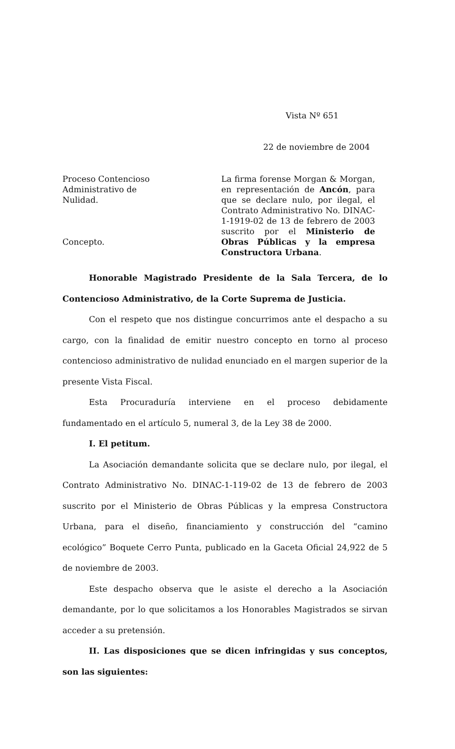Vista Nº 651
22 de noviembre de 2004
Proceso Contencioso
Administrativo de
Nulidad.
Concepto.
La firma forense Morgan & Morgan, en representación de Ancón, para que se declare nulo, por ilegal, el Contrato Administrativo No. DINAC-1-1919-02 de 13 de febrero de 2003 suscrito por el Ministerio de Obras Públicas y la empresa Constructora Urbana.
Honorable Magistrado Presidente de la Sala Tercera, de lo Contencioso Administrativo, de la Corte Suprema de Justicia.
Con el respeto que nos distingue concurrimos ante el despacho a su cargo, con la finalidad de emitir nuestro concepto en torno al proceso contencioso administrativo de nulidad enunciado en el margen superior de la presente Vista Fiscal.
Esta Procuraduría interviene en el proceso debidamente fundamentado en el artículo 5, numeral 3, de la Ley 38 de 2000.
I. El petitum.
La Asociación demandante solicita que se declare nulo, por ilegal, el Contrato Administrativo No. DINAC-1-119-02 de 13 de febrero de 2003 suscrito por el Ministerio de Obras Públicas y la empresa Constructora Urbana, para el diseño, financiamiento y construcción del “camino ecológico” Boquete Cerro Punta, publicado en la Gaceta Oficial 24,922 de 5 de noviembre de 2003.
Este despacho observa que le asiste el derecho a la Asociación demandante, por lo que solicitamos a los Honorables Magistrados se sirvan acceder a su pretensión.
II. Las disposiciones que se dicen infringidas y sus conceptos, son las siguientes: